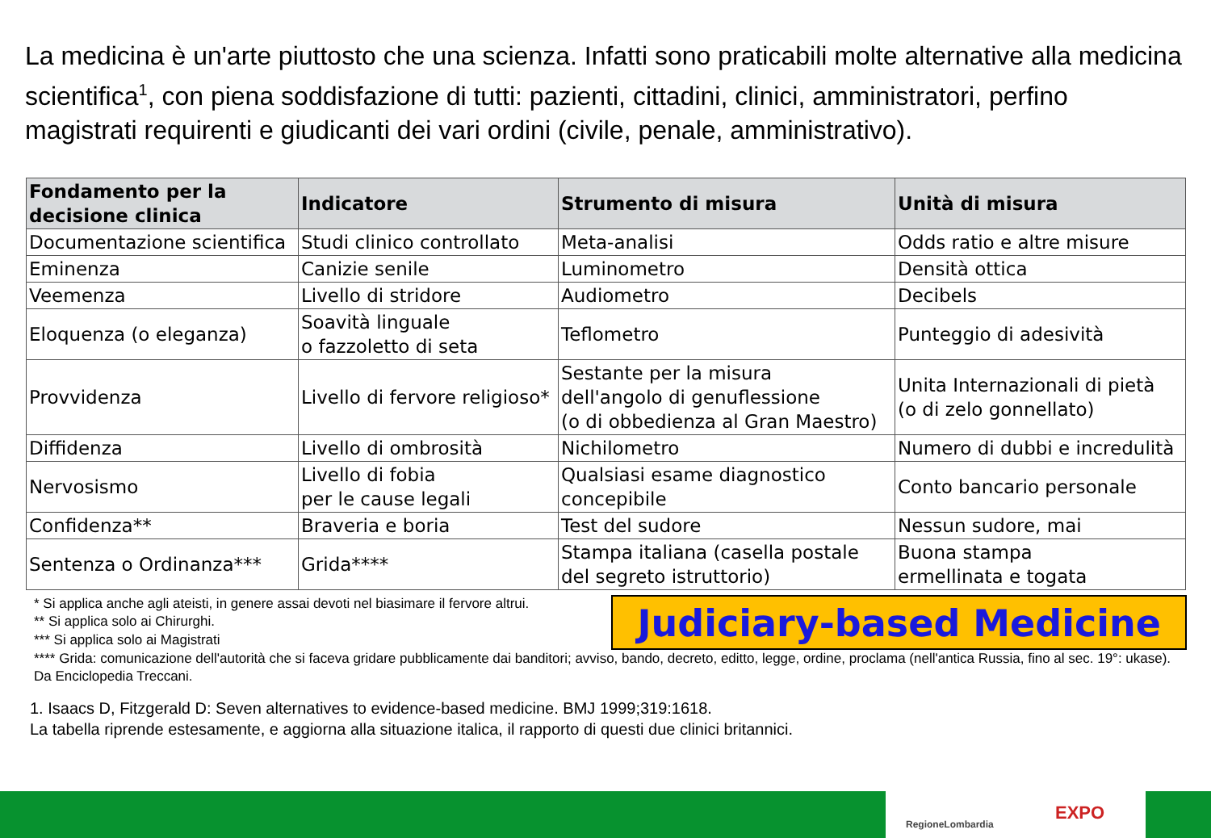La medicina è un'arte piuttosto che una scienza. Infatti sono praticabili molte alternative alla medicina scientifica<sup>1</sup>, con piena soddisfazione di tutti: pazienti, cittadini, clinici, amministratori, perfino magistrati requirenti e giudicanti dei vari ordini (civile, penale, amministrativo).
| Fondamento per la decisione clinica | Indicatore | Strumento di misura | Unità di misura |
| --- | --- | --- | --- |
| Documentazione scientifica | Studi clinico controllato | Meta-analisi | Odds ratio e altre misure |
| Eminenza | Canizie senile | Luminometro | Densità ottica |
| Veemenza | Livello di stridore | Audiometro | Decibels |
| Eloquenza (o eleganza) | Soavità linguale o fazzoletto di seta | Teflometro | Punteggio di adesività |
| Provvidenza | Livello di fervore religioso* | Sestante per la misura dell'angolo di genuflessione (o di obbedienza al Gran Maestro) | Unita Internazionali di pietà (o di zelo gonnellato) |
| Diffidenza | Livello di ombrosità | Nichilometro | Numero di dubbi e incredulità |
| Nervosismo | Livello di fobia per le cause legali | Qualsiasi esame diagnostico concepibile | Conto bancario personale |
| Confidenza** | Braveria e boria | Test del sudore | Nessun sudore, mai |
| Sentenza o Ordinanza*** | Grida**** | Stampa italiana (casella postale del segreto istruttorio) | Buona stampa ermellinata e togata |
* Si applica anche agli ateisti, in genere assai devoti nel biasimare il fervore altrui.
** Si applica solo ai Chirurghi.
*** Si applica solo ai Magistrati
Judiciary-based Medicine
**** Grida: comunicazione dell'autorità che si faceva gridare pubblicamente dai banditori; avviso, bando, decreto, editto, legge, ordine, proclama (nell'antica Russia, fino al sec. 19°: ukase). Da Enciclopedia Treccani.
1. Isaacs D, Fitzgerald D: Seven alternatives to evidence-based medicine. BMJ 1999;319:1618.
La tabella riprende estesamente, e aggiorna alla situazione italica, il rapporto di questi due clinici britannici.
RegioneLombardia
EXPO